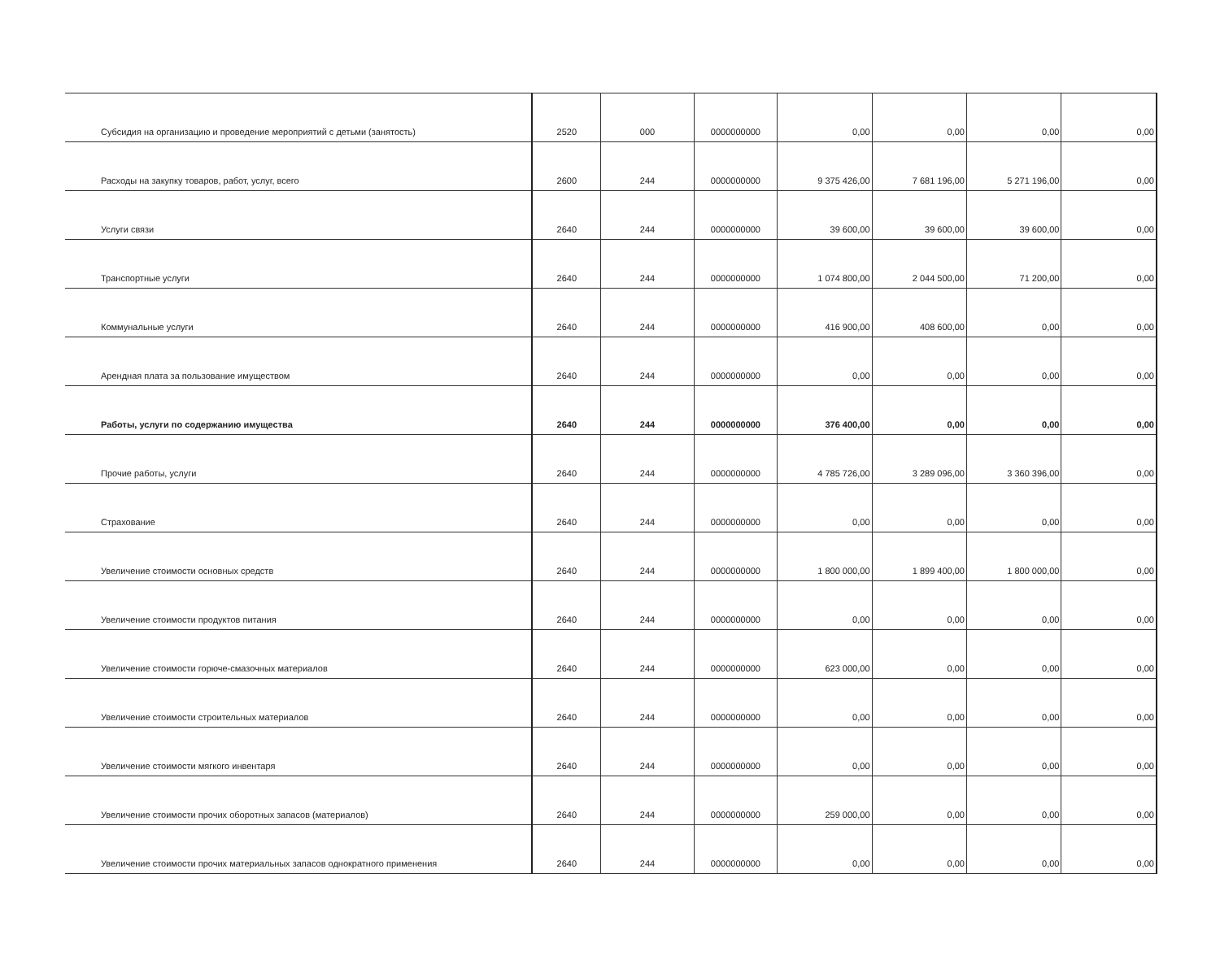| Субсидия на организацию и проведение мероприятий с детьми (занятость) | 2520 | 000 | 0000000000 | 0,00 | 0,00 | 0,00 | 0,00 |
| Расходы на закупку товаров, работ, услуг, всего | 2600 | 244 | 0000000000 | 9 375 426,00 | 7 681 196,00 | 5 271 196,00 | 0,00 |
| Услуги связи | 2640 | 244 | 0000000000 | 39 600,00 | 39 600,00 | 39 600,00 | 0,00 |
| Транспортные услуги | 2640 | 244 | 0000000000 | 1 074 800,00 | 2 044 500,00 | 71 200,00 | 0,00 |
| Коммунальные услуги | 2640 | 244 | 0000000000 | 416 900,00 | 408 600,00 | 0,00 | 0,00 |
| Арендная плата за пользование имуществом | 2640 | 244 | 0000000000 | 0,00 | 0,00 | 0,00 | 0,00 |
| Работы, услуги по содержанию имущества | 2640 | 244 | 0000000000 | 376 400,00 | 0,00 | 0,00 | 0,00 |
| Прочие работы, услуги | 2640 | 244 | 0000000000 | 4 785 726,00 | 3 289 096,00 | 3 360 396,00 | 0,00 |
| Страхование | 2640 | 244 | 0000000000 | 0,00 | 0,00 | 0,00 | 0,00 |
| Увеличение стоимости основных средств | 2640 | 244 | 0000000000 | 1 800 000,00 | 1 899 400,00 | 1 800 000,00 | 0,00 |
| Увеличение стоимости продуктов питания | 2640 | 244 | 0000000000 | 0,00 | 0,00 | 0,00 | 0,00 |
| Увеличение стоимости горюче-смазочных материалов | 2640 | 244 | 0000000000 | 623 000,00 | 0,00 | 0,00 | 0,00 |
| Увеличение стоимости строительных материалов | 2640 | 244 | 0000000000 | 0,00 | 0,00 | 0,00 | 0,00 |
| Увеличение стоимости мягкого инвентаря | 2640 | 244 | 0000000000 | 0,00 | 0,00 | 0,00 | 0,00 |
| Увеличение стоимости прочих оборотных запасов (материалов) | 2640 | 244 | 0000000000 | 259 000,00 | 0,00 | 0,00 | 0,00 |
| Увеличение стоимости прочих материальных запасов однократного применения | 2640 | 244 | 0000000000 | 0,00 | 0,00 | 0,00 | 0,00 |